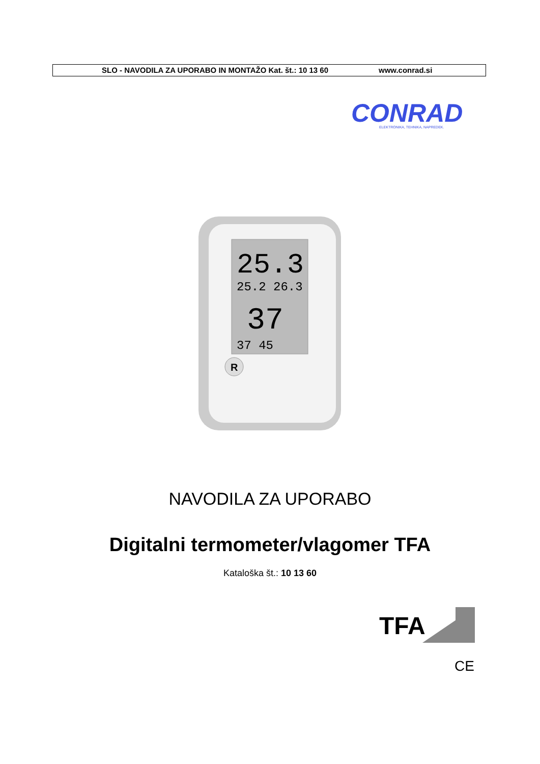SLO - NAVODILA ZA UPORABO IN MONTAŽO Kat. št.: 10 13 60 www.conrad.si
CONRAD
ELEKTRONIKA, TEHNIKA, NAPREDEK.
25.3
25.2 26.3
37
37 45
R
NAVODILA ZA UPORABO
Digitalni termometer/vlagomer TFA
Kataloška št.: 10 13 60
TFA
CE